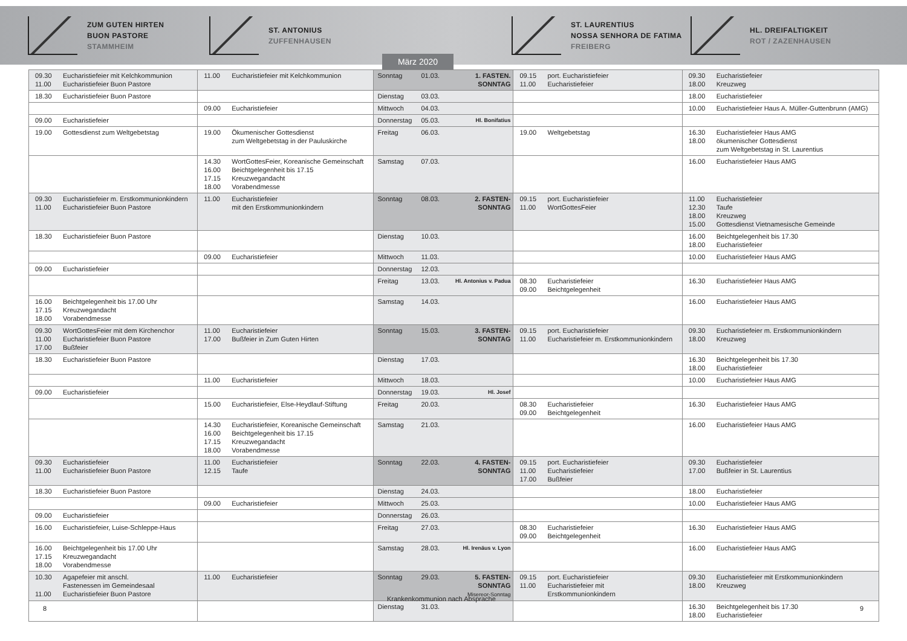ZUM GUTEN HIRTEN
BUON PASTORE
STAMMHEIM
ST. ANTONIUS
ZUFFENHAUSEN
ST. LAURENTIUS
NOSSA SENHORA DE FATIMA
FREIBERG
HL. DREIFALTIGKEIT
ROT / ZAZENHAUSEN
März 2020
| 09.30 Eucharistiefeier mit Kelchkommunion 11.00 Eucharistiefeier Buon Pastore | 11.00 Eucharistiefeier mit Kelchkommunion | Sonntag 01.03. 1. FASTEN. SONNTAG | 09.15 port. Eucharistiefeier 11.00 Eucharistiefeier | 09.30 Eucharistiefeier 18.00 Kreuzweg |
| 18.30 Eucharistiefeier Buon Pastore | | Dienstag 03.03. | | 18.00 Eucharistiefeier |
| | 09.00 Eucharistiefeier | Mittwoch 04.03. | | 10.00 Eucharistiefeier Haus A. Müller-Guttenbrunn (AMG) |
| 09.00 Eucharistiefeier | | Donnerstag 05.03. Hl. Bonifatius | | |
| 19.00 Gottesdienst zum Weltgebetstag | 19.00 Ökumenischer Gottesdienst zum Weltgebetstag in der Pauluskirche | Freitag 06.03. | 19.00 Weltgebetstag | 16.30 Eucharistiefeier Haus AMG 18.00 ökumenischer Gottesdienst zum Weltgebetstag in St. Laurentius |
| | 14.30 WortGottesFeier, Koreanische Gemeinschaft 16.00 Beichtgelegenheit bis 17.15 17.15 Kreuzwegandacht 18.00 Vorabendmesse | Samstag 07.03. | | 16.00 Eucharistiefeier Haus AMG |
| 09.30 Eucharistiefeier m. Erstkommunionkindern 11.00 Eucharistiefeier Buon Pastore | 11.00 Eucharistiefeier mit den Erstkommunionkindern | Sonntag 08.03. 2. FASTEN- SONNTAG | 09.15 port. Eucharistiefeier 11.00 WortGottesFeier | 11.00 Eucharistiefeier 12.30 Taufe 18.00 Kreuzweg 15.00 Gottesdienst Vietnamesische Gemeinde |
| 18.30 Eucharistiefeier Buon Pastore | | Dienstag 10.03. | | 16.00 Beichtgelegenheit bis 17.30 18.00 Eucharistiefeier |
| | 09.00 Eucharistiefeier | Mittwoch 11.03. | | 10.00 Eucharistiefeier Haus AMG |
| 09.00 Eucharistiefeier | | Donnerstag 12.03. | | |
| | | Freitag 13.03. Hl. Antonius v. Padua | 08.30 Eucharistiefeier 09.00 Beichtgelegenheit | 16.30 Eucharistiefeier Haus AMG |
| 16.00 Beichtgelegenheit bis 17.00 Uhr 17.15 Kreuzwegandacht 18.00 Vorabendmesse | | Samstag 14.03. | | 16.00 Eucharistiefeier Haus AMG |
| 09.30 WortGottesFeier mit dem Kirchenchor 11.00 Eucharistiefeier Buon Pastore 17.00 Bußfeier | 11.00 Eucharistiefeier 17.00 Bußfeier in Zum Guten Hirten | Sonntag 15.03. 3. FASTEN- SONNTAG | 09.15 port. Eucharistiefeier 11.00 Eucharistiefeier m. Erstkommunionkindern | 09.30 Eucharistiefeier m. Erstkommunionkindern 18.00 Kreuzweg |
| 18.30 Eucharistiefeier Buon Pastore | | Dienstag 17.03. | | 16.30 Beichtgelegenheit bis 17.30 18.00 Eucharistiefeier |
| | 11.00 Eucharistiefeier | Mittwoch 18.03. | | 10.00 Eucharistiefeier Haus AMG |
| 09.00 Eucharistiefeier | | Donnerstag 19.03. Hl. Josef | | |
| | 15.00 Eucharistiefeier, Else-Heydlauf-Stiftung | Freitag 20.03. | 08.30 Eucharistiefeier 09.00 Beichtgelegenheit | 16.30 Eucharistiefeier Haus AMG |
| | 14.30 Eucharistiefeier, Koreanische Gemeinschaft 16.00 Beichtgelegenheit bis 17.15 17.15 Kreuzwegandacht 18.00 Vorabendmesse | Samstag 21.03. | | 16.00 Eucharistiefeier Haus AMG |
| 09.30 Eucharistiefeier 11.00 Eucharistiefeier Buon Pastore | 11.00 Eucharistiefeier 12.15 Taufe | Sonntag 22.03. 4. FASTEN- SONNTAG | 09.15 port. Eucharistiefeier 11.00 Eucharistiefeier 17.00 Bußfeier | 09.30 Eucharistiefeier 17.00 Bußfeier in St. Laurentius |
| 18.30 Eucharistiefeier Buon Pastore | | Dienstag 24.03. | | 18.00 Eucharistiefeier |
| | 09.00 Eucharistiefeier | Mittwoch 25.03. | | 10.00 Eucharistiefeier Haus AMG |
| 09.00 Eucharistiefeier | | Donnerstag 26.03. | | |
| 16.00 Eucharistiefeier, Luise-Schleppe-Haus | | Freitag 27.03. | 08.30 Eucharistiefeier 09.00 Beichtgelegenheit | 16.30 Eucharistiefeier Haus AMG |
| 16.00 Beichtgelegenheit bis 17.00 Uhr 17.15 Kreuzwegandacht 18.00 Vorabendmesse | | Samstag 28.03. Hl. Irenäus v. Lyon | | 16.00 Eucharistiefeier Haus AMG |
| 10.30 Agapefeier mit anschl. Fastenessen im Gemeindesaal 11.00 Eucharistiefeier Buon Pastore | 11.00 Eucharistiefeier | Sonntag 29.03. 5. FASTEN- SONNTAG Misereor-Sonntag | 09.15 port. Eucharistiefeier 11.00 Eucharistiefeier mit Erstkommunionkindern | 09.30 Eucharistiefeier mit Erstkommunionkindern 18.00 Kreuzweg |
| | | Dienstag 31.03. | | 16.30 Beichtgelegenheit bis 17.30 18.00 Eucharistiefeier |
Krankenkommunion nach Absprache
8 9